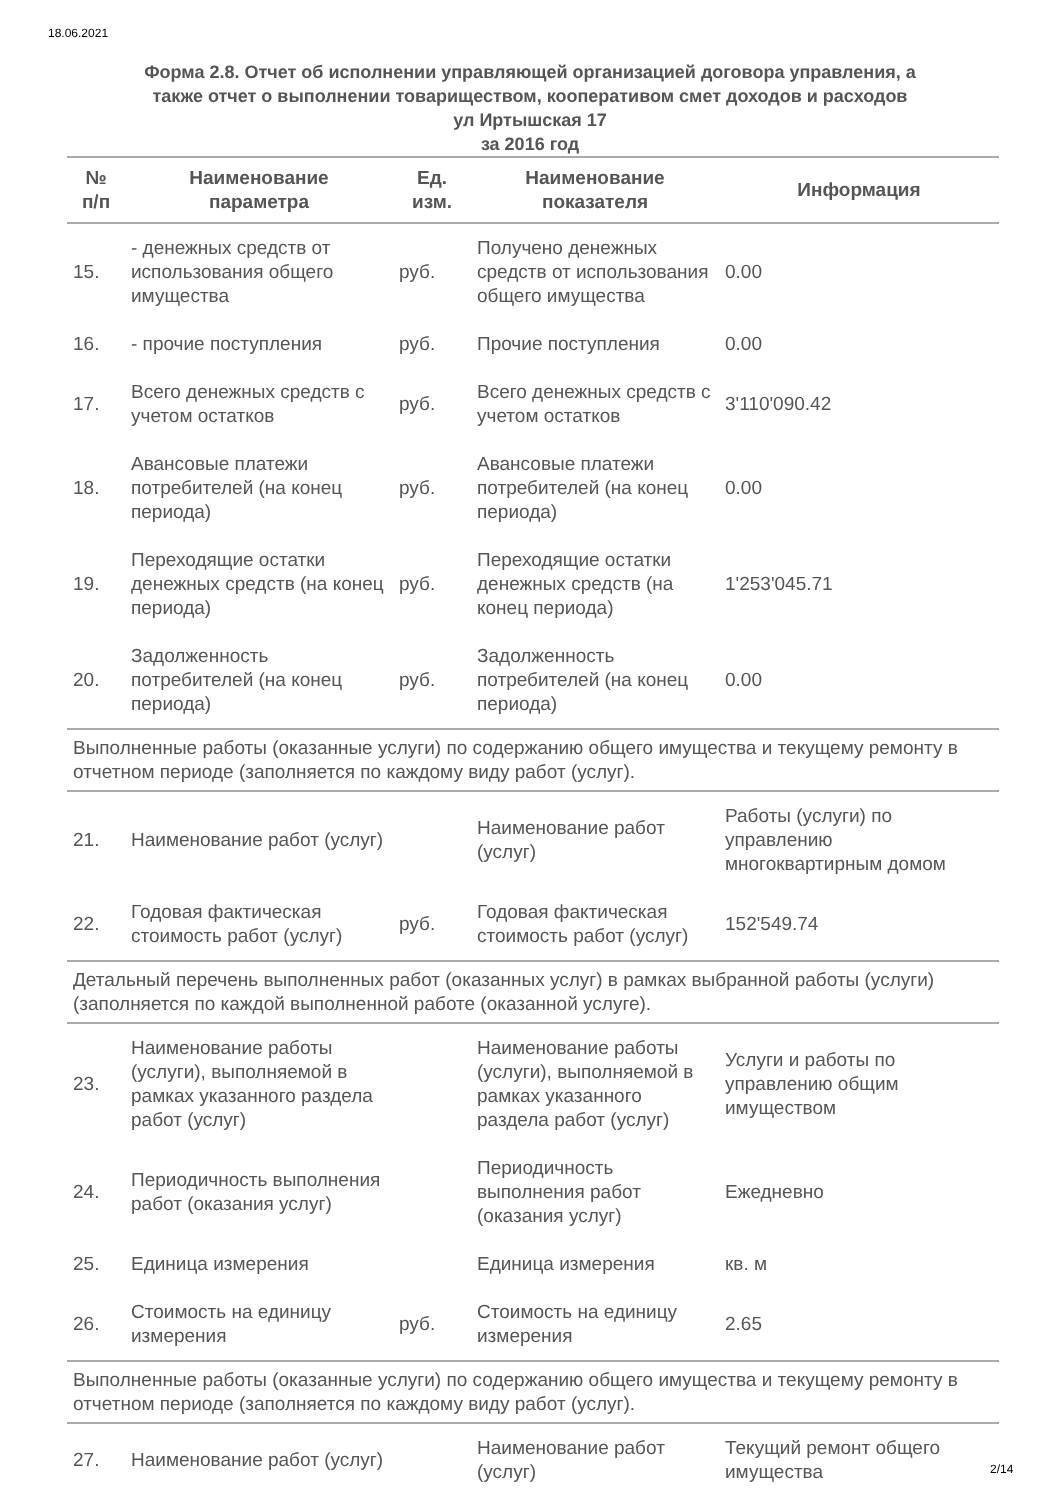18.06.2021
Форма 2.8. Отчет об исполнении управляющей организацией договора управления, а
также отчет о выполнении товариществом, кооперативом смет доходов и расходов
ул Иртышская 17
за 2016 год
| № п/п | Наименование параметра | Ед. изм. | Наименование показателя | Информация |
| --- | --- | --- | --- | --- |
| 15. | - денежных средств от использования общего имущества | руб. | Получено денежных средств от использования общего имущества | 0.00 |
| 16. | - прочие поступления | руб. | Прочие поступления | 0.00 |
| 17. | Всего денежных средств с учетом остатков | руб. | Всего денежных средств с учетом остатков | 3'110'090.42 |
| 18. | Авансовые платежи потребителей (на конец периода) | руб. | Авансовые платежи потребителей (на конец периода) | 0.00 |
| 19. | Переходящие остатки денежных средств (на конец периода) | руб. | Переходящие остатки денежных средств (на конец периода) | 1'253'045.71 |
| 20. | Задолженность потребителей (на конец периода) | руб. | Задолженность потребителей (на конец периода) | 0.00 |
| Выполненные работы (оказанные услуги) по содержанию общего имущества и текущему ремонту в отчетном периоде (заполняется по каждому виду работ (услуг). | | | | |
| 21. | Наименование работ (услуг) | | Наименование работ (услуг) | Работы (услуги) по управлению многоквартирным домом |
| 22. | Годовая фактическая стоимость работ (услуг) | руб. | Годовая фактическая стоимость работ (услуг) | 152'549.74 |
| Детальный перечень выполненных работ (оказанных услуг) в рамках выбранной работы (услуги) (заполняется по каждой выполненной работе (оказанной услуге). | | | | |
| 23. | Наименование работы (услуги), выполняемой в рамках указанного раздела работ (услуг) | | Наименование работы (услуги), выполняемой в рамках указанного раздела работ (услуг) | Услуги и работы по управлению общим имуществом |
| 24. | Периодичность выполнения работ (оказания услуг) | | Периодичность выполнения работ (оказания услуг) | Ежедневно |
| 25. | Единица измерения | | Единица измерения | кв. м |
| 26. | Стоимость на единицу измерения | руб. | Стоимость на единицу измерения | 2.65 |
| Выполненные работы (оказанные услуги) по содержанию общего имущества и текущему ремонту в отчетном периоде (заполняется по каждому виду работ (услуг). | | | | |
| 27. | Наименование работ (услуг) | | Наименование работ (услуг) | Текущий ремонт общего имущества |
2/14